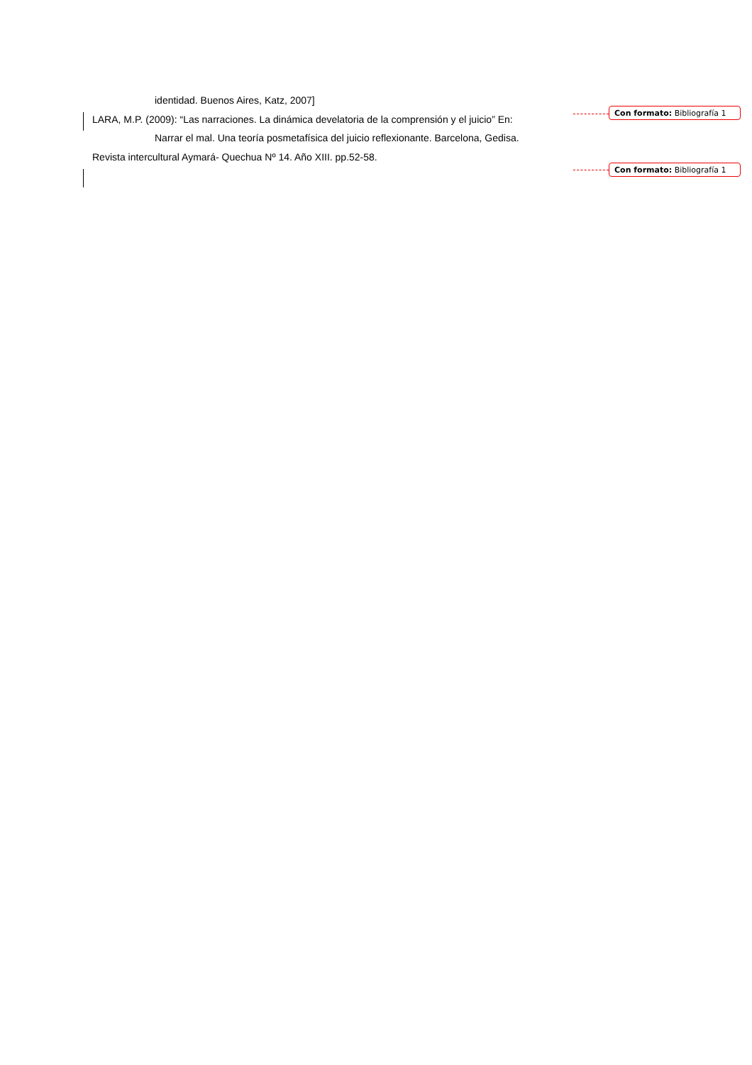identidad. Buenos Aires, Katz, 2007]
LARA, M.P. (2009): “Las narraciones. La dinámica develatoria de la comprensión y el juicio” En:
Narrar el mal. Una teoría posmetafísica del juicio reflexionante. Barcelona, Gedisa.
Revista intercultural Aymará- Quechua Nº 14. Año XIII. pp.52-58.
Con formato: Bibliografía 1
Con formato: Bibliografía 1